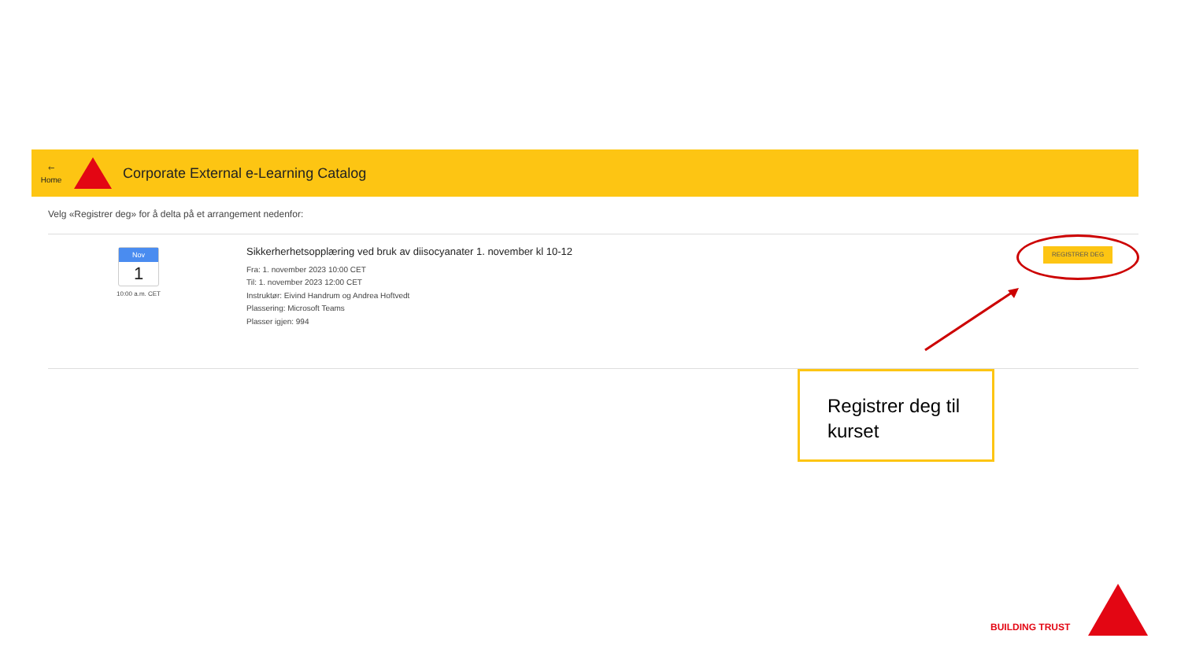🡐
Home
Corporate External e-Learning Catalog
Velg «Registrer deg» for å delta på et arrangement nedenfor:
Nov
1
10:00 a.m. CET
Sikkerherhetsopplæring ved bruk av diisocyanater 1. november kl 10-12
Fra: 1. november 2023 10:00 CET
Til: 1. november 2023 12:00 CET
Instruktør: Eivind Handrum og Andrea Hoftvedt
Plassering: Microsoft Teams
Plasser igjen: 994
REGISTRER DEG
Registrer deg til kurset
BUILDING TRUST